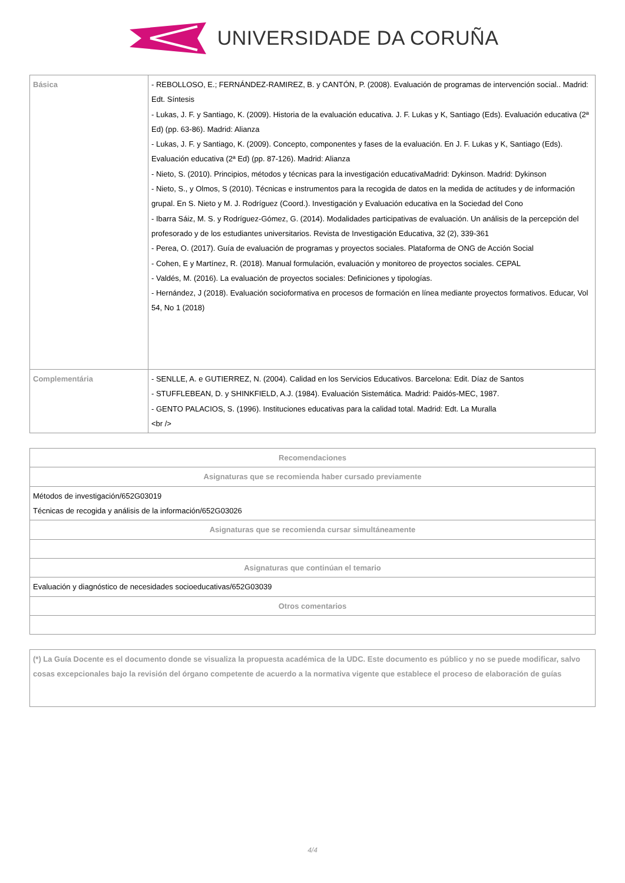UNIVERSIDADE DA CORUÑA
| Básica | - REBOLLOSO, E.; FERNÁNDEZ-RAMIREZ, B. y CANTÓN, P. (2008). Evaluación de programas de intervención social.. Madrid: Edt. Síntesis - Lukas, J. F. y Santiago, K. (2009). Historia de la evaluación educativa. J. F. Lukas y K, Santiago (Eds). Evaluación educativa (2ª Ed) (pp. 63-86). Madrid: Alianza - Lukas, J. F. y Santiago, K. (2009). Concepto, componentes y fases de la evaluación. En J. F. Lukas y K, Santiago (Eds). Evaluación educativa (2ª Ed) (pp. 87-126). Madrid: Alianza - Nieto, S. (2010). Principios, métodos y técnicas para la investigación educativaMadrid: Dykinson. Madrid: Dykinson - Nieto, S., y Olmos, S (2010). Técnicas e instrumentos para la recogida de datos en la medida de actitudes y de información grupal. En S. Nieto y M. J. Rodríguez (Coord.). Investigación y Evaluación educativa en la Sociedad del Cono - Ibarra Sáiz, M. S. y Rodríguez-Gómez, G. (2014). Modalidades participativas de evaluación. Un análisis de la percepción del profesorado y de los estudiantes universitarios. Revista de Investigación Educativa, 32 (2), 339-361 - Perea, O. (2017). Guía de evaluación de programas y proyectos sociales. Plataforma de ONG de Acción Social - Cohen, E y Martínez, R. (2018). Manual formulación, evaluación y monitoreo de proyectos sociales. CEPAL - Valdés, M. (2016). La evaluación de proyectos sociales: Definiciones y tipologías. - Hernández, J (2018). Evaluación socioformativa en procesos de formación en línea mediante proyectos formativos. Educar, Vol 54, No 1 (2018) |
| Complementária | - SENLLE, A. e GUTIERREZ, N. (2004). Calidad en los Servicios Educativos. Barcelona: Edit. Díaz de Santos - STUFFLEBEAN, D. y SHINKFIELD, A.J. (1984). Evaluación Sistemática. Madrid: Paidós-MEC, 1987. - GENTO PALACIOS, S. (1996). Instituciones educativas para la calidad total. Madrid: Edt. La Muralla <br /> |
| Recomendaciones |
| --- |
| Asignaturas que se recomienda haber cursado previamente |
| Métodos de investigación/652G03019 Técnicas de recogida y análisis de la información/652G03026 |
| Asignaturas que se recomienda cursar simultáneamente |
| Asignaturas que continúan el temario |
| Evaluación y diagnóstico de necesidades socioeducativas/652G03039 |
| Otros comentarios |
| (*) La Guía Docente es el documento donde se visualiza la propuesta académica de la UDC. Este documento es público y no se puede modificar, salvo cosas excepcionales bajo la revisión del órgano competente de acuerdo a la normativa vigente que establece el proceso de elaboración de guías |
4/4